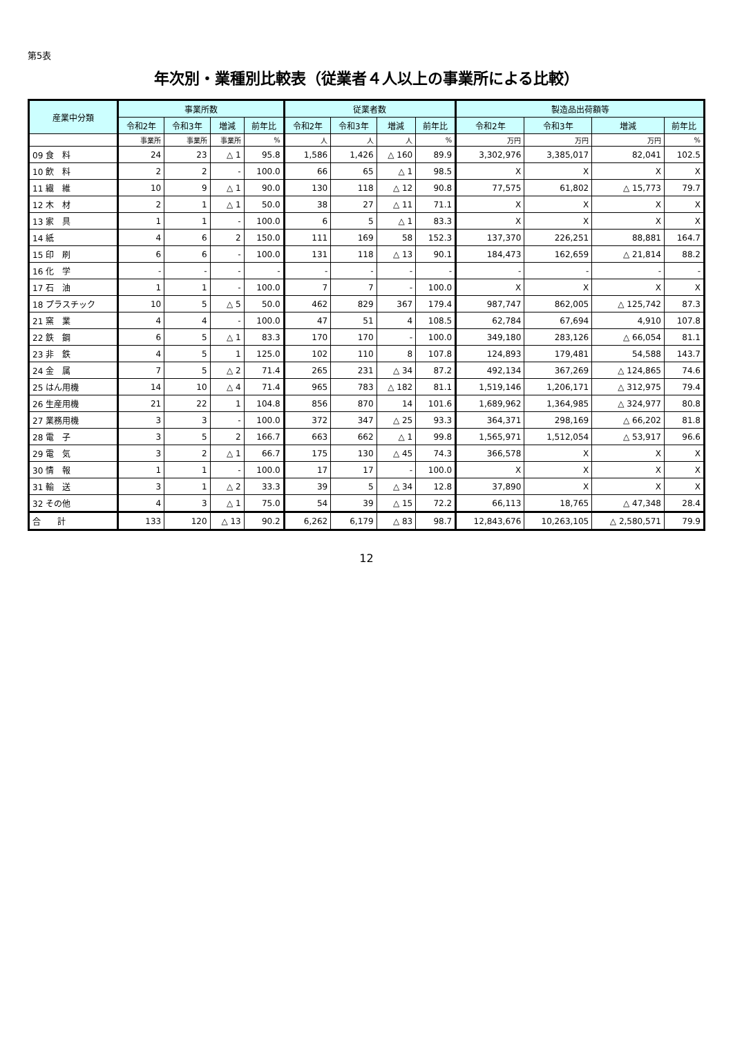第5表
年次別・業種別比較表（従業者４人以上の事業所による比較）
| 産業中分類 | 事業所数 | | | | 従業者数 | | | | 製造品出荷額等 | | | |
| --- | --- | --- | --- | --- | --- | --- | --- | --- | --- | --- | --- | --- |
| | 令和2年 | 令和3年 | 増減 | 前年比 | 令和2年 | 令和3年 | 増減 | 前年比 | 令和2年 | 令和3年 | 増減 | 前年比 |
| | 事業所 | 事業所 | 事業所 | % | 人 | 人 | 人 | % | 万円 | 万円 | 万円 | % |
| 09 食 料 | 24 | 23 | △ 1 | 95.8 | 1,586 | 1,426 | △ 160 | 89.9 | 3,302,976 | 3,385,017 | 82,041 | 102.5 |
| 10 飲 料 | 2 | 2 | - | 100.0 | 66 | 65 | △ 1 | 98.5 | X | X | X | X |
| 11 繊 維 | 10 | 9 | △ 1 | 90.0 | 130 | 118 | △ 12 | 90.8 | 77,575 | 61,802 | △ 15,773 | 79.7 |
| 12 木 材 | 2 | 1 | △ 1 | 50.0 | 38 | 27 | △ 11 | 71.1 | X | X | X | X |
| 13 家 具 | 1 | 1 | - | 100.0 | 6 | 5 | △ 1 | 83.3 | X | X | X | X |
| 14 紙 | 4 | 6 | 2 | 150.0 | 111 | 169 | 58 | 152.3 | 137,370 | 226,251 | 88,881 | 164.7 |
| 15 印 刷 | 6 | 6 | - | 100.0 | 131 | 118 | △ 13 | 90.1 | 184,473 | 162,659 | △ 21,814 | 88.2 |
| 16 化 学 | - | - | - | - | - | - | - | - | - | - | - | - |
| 17 石 油 | 1 | 1 | - | 100.0 | 7 | 7 | - | 100.0 | X | X | X | X |
| 18 プラスチック | 10 | 5 | △ 5 | 50.0 | 462 | 829 | 367 | 179.4 | 987,747 | 862,005 | △ 125,742 | 87.3 |
| 21 窯 業 | 4 | 4 | - | 100.0 | 47 | 51 | 4 | 108.5 | 62,784 | 67,694 | 4,910 | 107.8 |
| 22 鉄 鋼 | 6 | 5 | △ 1 | 83.3 | 170 | 170 | - | 100.0 | 349,180 | 283,126 | △ 66,054 | 81.1 |
| 23 非 鉄 | 4 | 5 | 1 | 125.0 | 102 | 110 | 8 | 107.8 | 124,893 | 179,481 | 54,588 | 143.7 |
| 24 金 属 | 7 | 5 | △ 2 | 71.4 | 265 | 231 | △ 34 | 87.2 | 492,134 | 367,269 | △ 124,865 | 74.6 |
| 25 はん用機 | 14 | 10 | △ 4 | 71.4 | 965 | 783 | △ 182 | 81.1 | 1,519,146 | 1,206,171 | △ 312,975 | 79.4 |
| 26 生産用機 | 21 | 22 | 1 | 104.8 | 856 | 870 | 14 | 101.6 | 1,689,962 | 1,364,985 | △ 324,977 | 80.8 |
| 27 業務用機 | 3 | 3 | - | 100.0 | 372 | 347 | △ 25 | 93.3 | 364,371 | 298,169 | △ 66,202 | 81.8 |
| 28 電 子 | 3 | 5 | 2 | 166.7 | 663 | 662 | △ 1 | 99.8 | 1,565,971 | 1,512,054 | △ 53,917 | 96.6 |
| 29 電 気 | 3 | 2 | △ 1 | 66.7 | 175 | 130 | △ 45 | 74.3 | 366,578 | X | X | X |
| 30 情 報 | 1 | 1 | - | 100.0 | 17 | 17 | - | 100.0 | X | X | X | X |
| 31 輸 送 | 3 | 1 | △ 2 | 33.3 | 39 | 5 | △ 34 | 12.8 | 37,890 | X | X | X |
| 32 その他 | 4 | 3 | △ 1 | 75.0 | 54 | 39 | △ 15 | 72.2 | 66,113 | 18,765 | △ 47,348 | 28.4 |
| 合 計 | 133 | 120 | △ 13 | 90.2 | 6,262 | 6,179 | △ 83 | 98.7 | 12,843,676 | 10,263,105 | △ 2,580,571 | 79.9 |
12